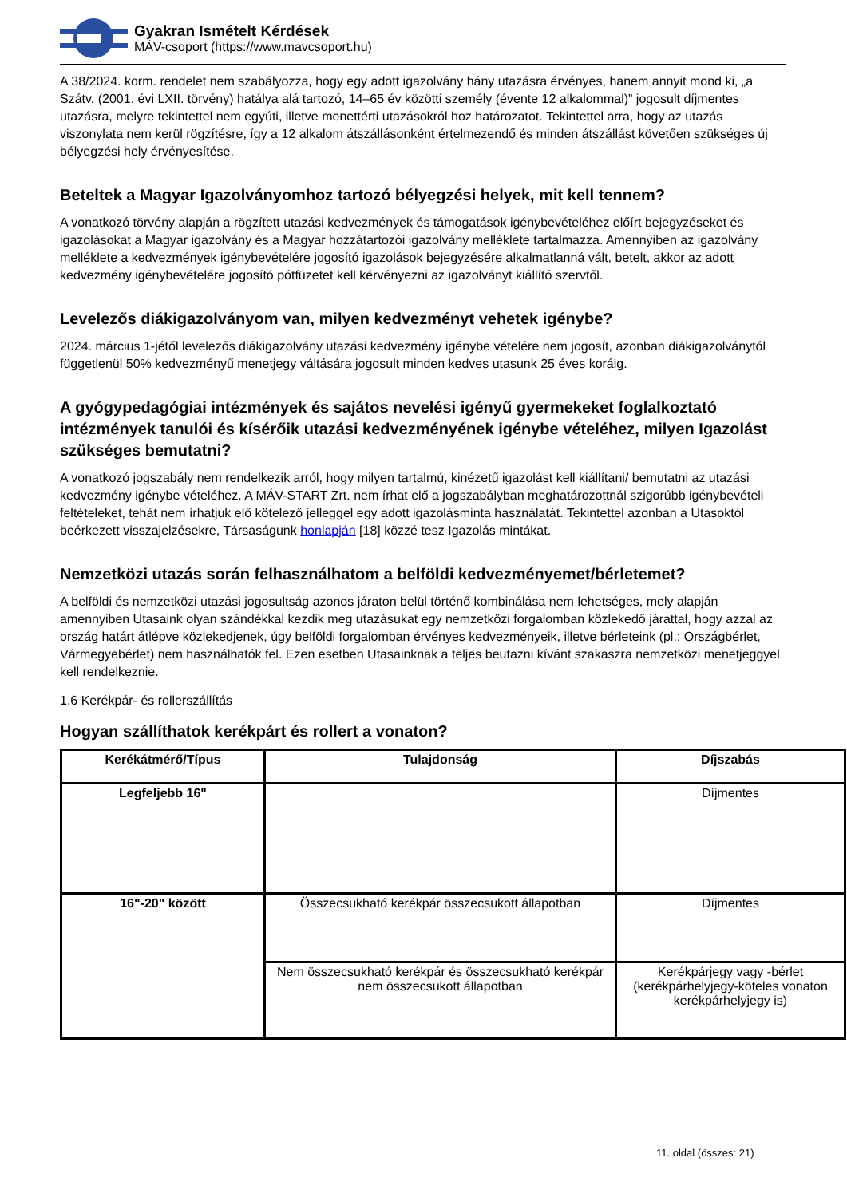Gyakran Ismételt Kérdések
MÁV-csoport (https://www.mavcsoport.hu)
A 38/2024. korm. rendelet nem szabályozza, hogy egy adott igazolvány hány utazásra érvényes, hanem annyit mond ki, „a Szátv. (2001. évi LXII. törvény) hatálya alá tartozó, 14–65 év közötti személy (évente 12 alkalommal)” jogosult díjmentes utazásra, melyre tekintettel nem egyúti, illetve menettérti utazásokról hoz határozatot. Tekintettel arra, hogy az utazás viszonylata nem kerül rögzítésre, így a 12 alkalom átszállásonként értelmezendő és minden átszállást követően szükséges új bélyegzési hely érvényesítése.
Beteltek a Magyar Igazolványomhoz tartozó bélyegzési helyek, mit kell tennem?
A vonatkozó törvény alapján a rögzített utazási kedvezmények és támogatások igénybevételéhez előírt bejegyzéseket és igazolásokat a Magyar igazolvány és a Magyar hozzátartozói igazolvány melléklete tartalmazza. Amennyiben az igazolvány melléklete a kedvezmények igénybevételére jogosító igazolások bejegyzésére alkalmatlanná vált, betelt, akkor az adott kedvezmény igénybevételére jogosító pótfüzetet kell kérvényezni az igazolványt kiállító szervtől.
Levelezős diákigazolványom van, milyen kedvezményt vehetek igénybe?
2024. március 1-jétől levelezős diákigazolvány utazási kedvezmény igénybe vételére nem jogosít, azonban diákigazolványtól függetlenül 50% kedvezményű menetjegy váltására jogosult minden kedves utasunk 25 éves koráig.
A gyógypedagógiai intézmények és sajátos nevelési igényű gyermekeket foglalkoztató intézmények tanulói és kísérőik utazási kedvezményének igénybe vételéhez, milyen Igazolást szükséges bemutatni?
A vonatkozó jogszabály nem rendelkezik arról, hogy milyen tartalmú, kinézetű igazolást kell kiállítani/ bemutatni az utazási kedvezmény igénybe vételéhez. A MÁV-START Zrt. nem írhat elő a jogszabályban meghatározottnál szigorúbb igénybevételi feltételeket, tehát nem írhatjuk elő kötelező jelleggel egy adott igazolásminta használatát. Tekintettel azonban a Utasoktól beérkezett visszajelzésekre, Társaságunk honlapján [18] közzé tesz Igazolás mintákat.
Nemzetközi utazás során felhasználhatom a belföldi kedvezményemet/bérletemet?
A belföldi és nemzetközi utazási jogosultság azonos járaton belül történő kombinálása nem lehetséges, mely alapján amennyiben Utasaink olyan szándékkal kezdik meg utazásukat egy nemzetközi forgalomban közlekedő járattal, hogy azzal az ország határt átlépve közlekedjenek, úgy belföldi forgalomban érvényes kedvezményeik, illetve bérleteink (pl.: Országbérlet, Vármegyebérlet) nem használhatók fel. Ezen esetben Utasainknak a teljes beutazni kívánt szakaszra nemzetközi menetjeggyel kell rendelkeznie.
1.6 Kerékpár- és rollerszállítás
Hogyan szállíthatok kerékpárt és rollert a vonaton?
| Kerékátmérő/Típus | Tulajdonság | Díjszabás |
| --- | --- | --- |
| Legfeljebb 16" | | Díjmentes |
| 16"-20" között | Összecsukható kerékpár összecsukott állapotban | Díjmentes |
| | Nem összecsukható kerékpár és összecsukható kerékpár nem összecsukott állapotban | Kerékpárjegy vagy -bérlet (kerékpárhelyjegy-köteles vonaton kerékpárhelyjegy is) |
11. oldal (összes: 21)